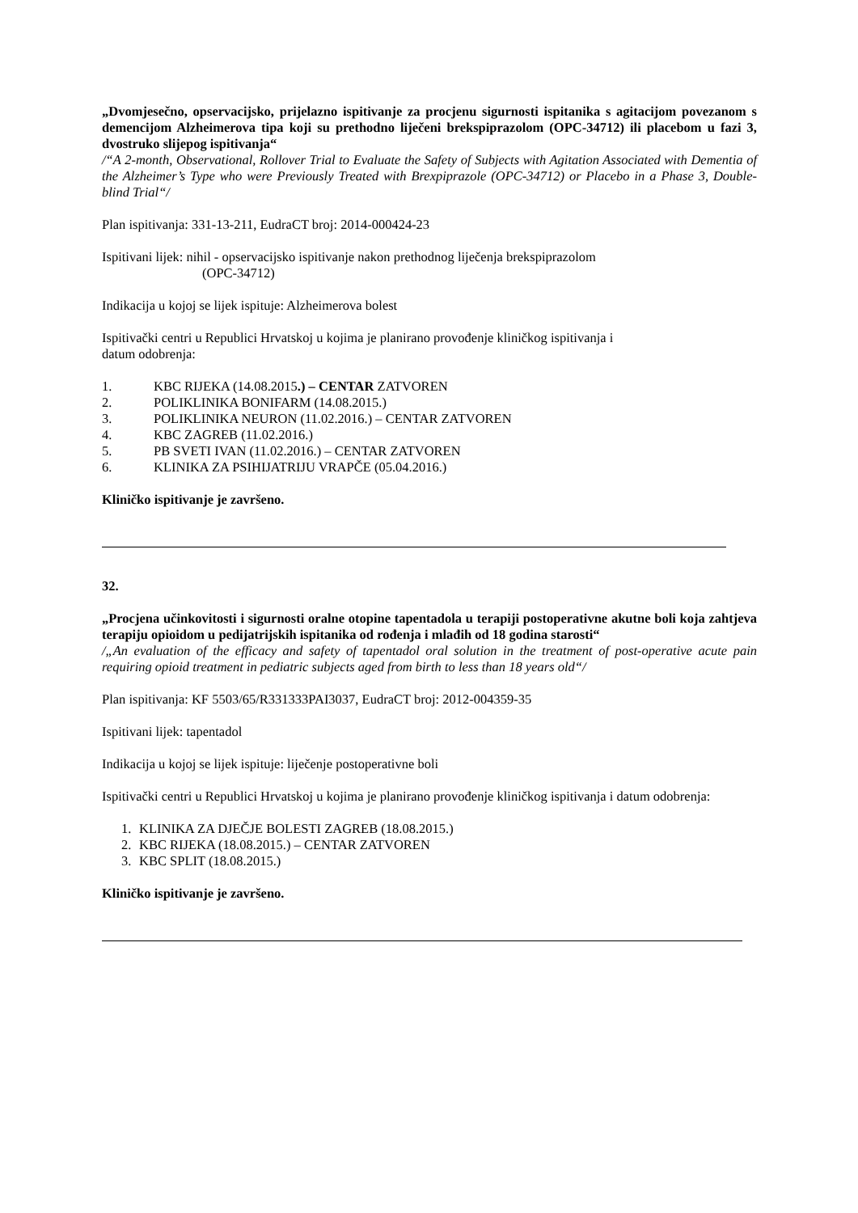„Dvomjesečno, opservacijsko, prijelazno ispitivanje za procjenu sigurnosti ispitanika s agitacijom povezanom s demencijom Alzheimerova tipa koji su prethodno liječeni brekspiprazolom (OPC-34712) ili placebom u fazi 3, dvostruko slijepog ispitivanja“
/“A 2-month, Observational, Rollover Trial to Evaluate the Safety of Subjects with Agitation Associated with Dementia of the Alzheimer’s Type who were Previously Treated with Brexpiprazole (OPC-34712) or Placebo in a Phase 3, Double-blind Trial“/
Plan ispitivanja: 331-13-211, EudraCT broj: 2014-000424-23
Ispitivani lijek: nihil - opservacijsko ispitivanje nakon prethodnog liječenja brekspiprazolom
(OPC-34712)
Indikacija u kojoj se lijek ispituje: Alzheimerova bolest
Ispitivački centri u Republici Hrvatskoj u kojima je planirano provođenje kliničkog ispitivanja i
datum odobrenja:
1. KBC RIJEKA (14.08.2015.) – CENTAR ZATVOREN
2. POLIKLINIKA BONIFARM (14.08.2015.)
3. POLIKLINIKA NEURON (11.02.2016.) – CENTAR ZATVOREN
4. KBC ZAGREB (11.02.2016.)
5. PB SVETI IVAN (11.02.2016.) – CENTAR ZATVOREN
6. KLINIKA ZA PSIHIJATRIJU VRAPČE (05.04.2016.)
Kliničko ispitivanje je završeno.
32.
„Procjena učinkovitosti i sigurnosti oralne otopine tapentadola u terapiji postoperativne akutne boli koja zahtjeva terapiju opioidom u pedijatrijskih ispitanika od rođenja i mlađih od 18 godina starosti“
/„An evaluation of the efficacy and safety of tapentadol oral solution in the treatment of post-operative acute pain requiring opioid treatment in pediatric subjects aged from birth to less than 18 years old“/
Plan ispitivanja: KF 5503/65/R331333PAI3037, EudraCT broj: 2012-004359-35
Ispitivani lijek: tapentadol
Indikacija u kojoj se lijek ispituje: liječenje postoperativne boli
Ispitivački centri u Republici Hrvatskoj u kojima je planirano provođenje kliničkog ispitivanja i datum odobrenja:
1. KLINIKA ZA DJEČJE BOLESTI ZAGREB (18.08.2015.)
2. KBC RIJEKA (18.08.2015.) – CENTAR ZATVOREN
3. KBC SPLIT (18.08.2015.)
Kliničko ispitivanje je završeno.